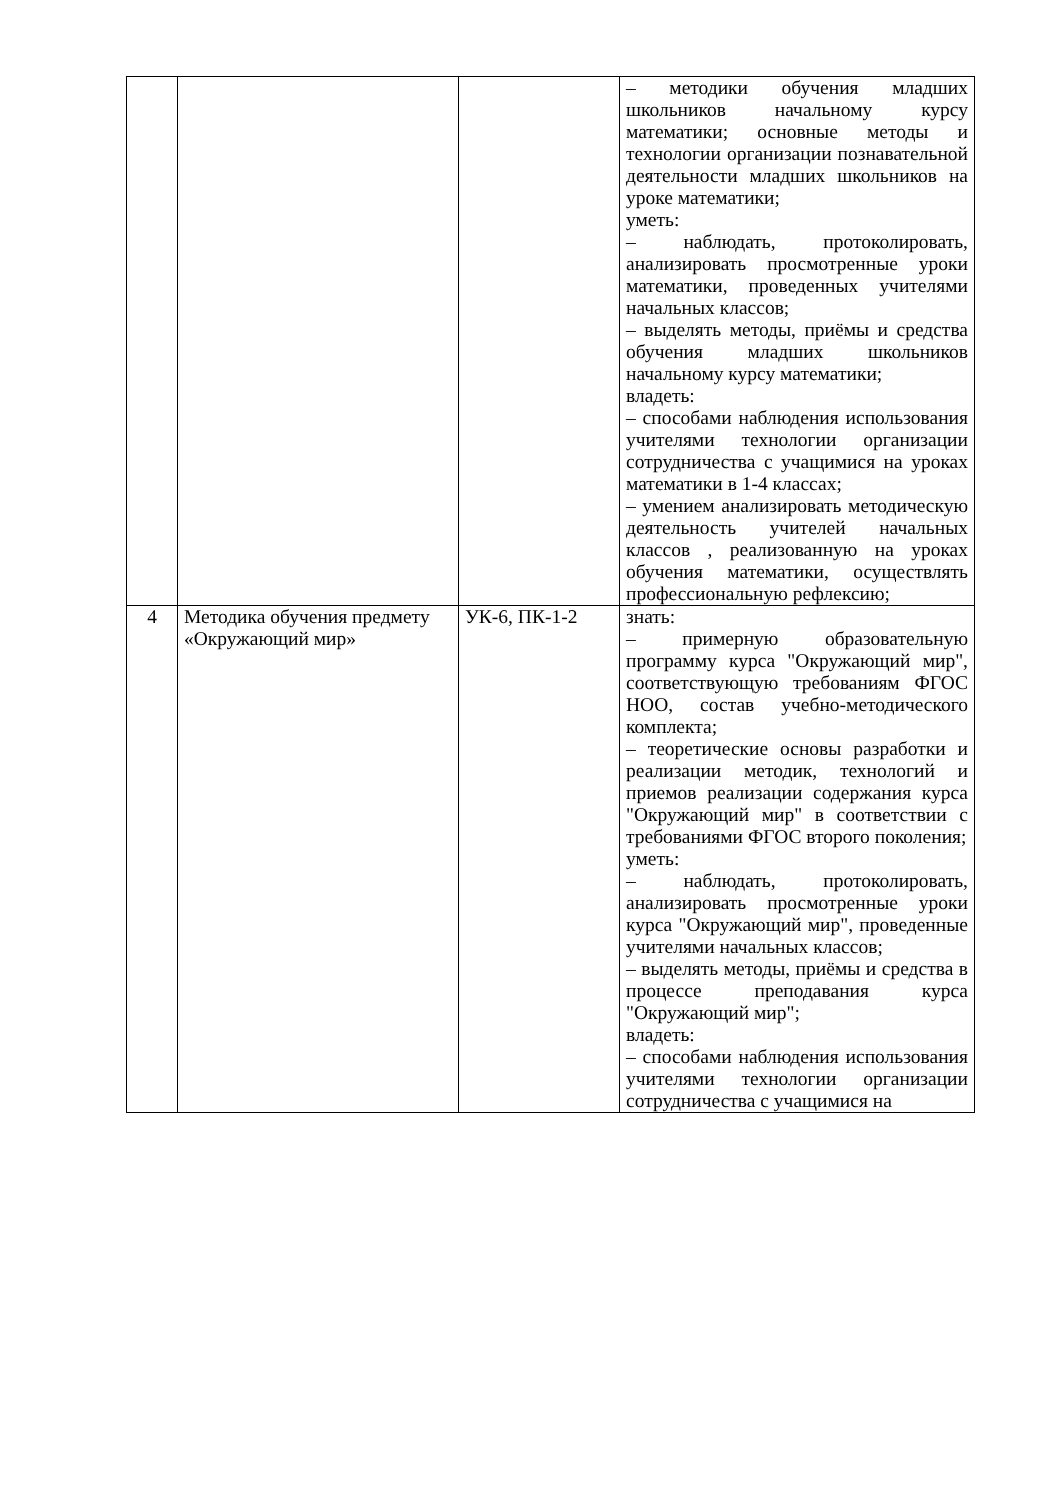| | | | – методики обучения младших школьников начальному курсу математики; основные методы и технологии организации познавательной деятельности младших школьников на уроке математики; уметь: – наблюдать, протоколировать, анализировать просмотренные уроки математики, проведенных учителями начальных классов; – выделять методы, приёмы и средства обучения младших школьников начальному курсу математики; владеть: – способами наблюдения использования учителями технологии организации сотрудничества с учащимися на уроках математики в 1-4 классах; – умением анализировать методическую деятельность учителей начальных классов , реализованную на уроках обучения математики, осуществлять профессиональную рефлексию; |
| 4 | Методика обучения предмету «Окружающий мир» | УК-6, ПК-1-2 | знать: – примерную образовательную программу курса "Окружающий мир", соответствующую требованиям ФГОС НОО, состав учебно-методического комплекта; – теоретические основы разработки и реализации методик, технологий и приемов реализации содержания курса "Окружающий мир" в соответствии с требованиями ФГОС второго поколения; уметь: – наблюдать, протоколировать, анализировать просмотренные уроки курса "Окружающий мир", проведенные учителями начальных классов; – выделять методы, приёмы и средства в процессе преподавания курса "Окружающий мир"; владеть: – способами наблюдения использования учителями технологии организации сотрудничества с учащимися на |